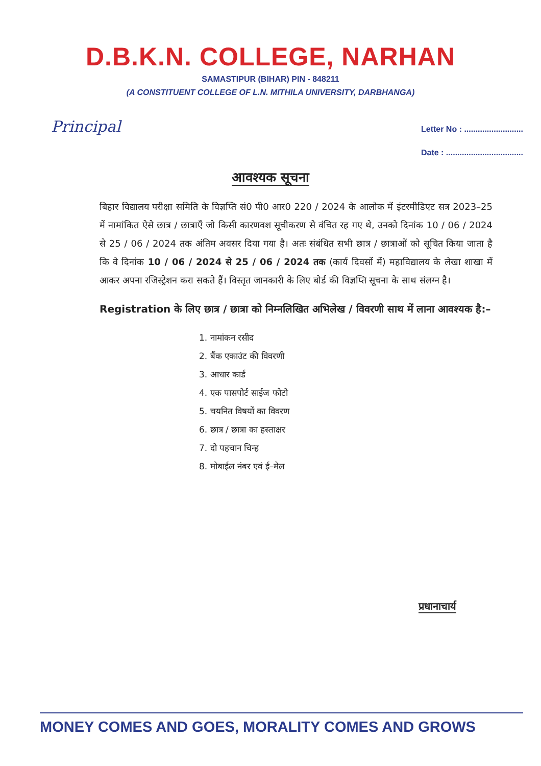D.B.K.N. COLLEGE, NARHAN
SAMASTIPUR (BIHAR) PIN - 848211
(A CONSTITUENT COLLEGE OF L.N. MITHILA UNIVERSITY, DARBHANGA)
Principal
Letter No : ..........................
Date : ..................................
आवश्यक सूचना
बिहार विद्यालय परीक्षा समिति के विज्ञप्ति सं0 पी0 आर0 220 / 2024 के आलोक में इंटरमीडिएट सत्र 2023–25 में नामांकित ऐसे छात्र / छात्राएँ जो किसी कारणवश सूचीकरण से वंचित रह गए थे, उनको दिनांक 10 / 06 / 2024 से 25 / 06 / 2024 तक अंतिम अवसर दिया गया है। अतः संबंधित सभी छात्र / छात्राओं को सूचित किया जाता है कि वे दिनांक 10 / 06 / 2024 से 25 / 06 / 2024 तक (कार्य दिवसों में) महाविद्यालय के लेखा शाखा में आकर अपना रजिस्ट्रेशन करा सकते हैं। विस्तृत जानकारी के लिए बोर्ड की विज्ञप्ति सूचना के साथ संलग्न है।
Registration के लिए छात्र / छात्रा को निम्नलिखित अभिलेख / विवरणी साथ में लाना आवश्यक है:–
1. नामांकन रसीद
2. बैंक एकाउंट की विवरणी
3. आधार कार्ड
4. एक पासपोर्ट साईज फोटो
5. चयनित विषयों का विवरण
6. छात्र / छात्रा का हस्ताक्षर
7. दो पहचान चिन्ह
8. मोबाईल नंबर एवं ई–मेल
प्रधानाचार्य
MONEY COMES AND GOES, MORALITY COMES AND GROWS